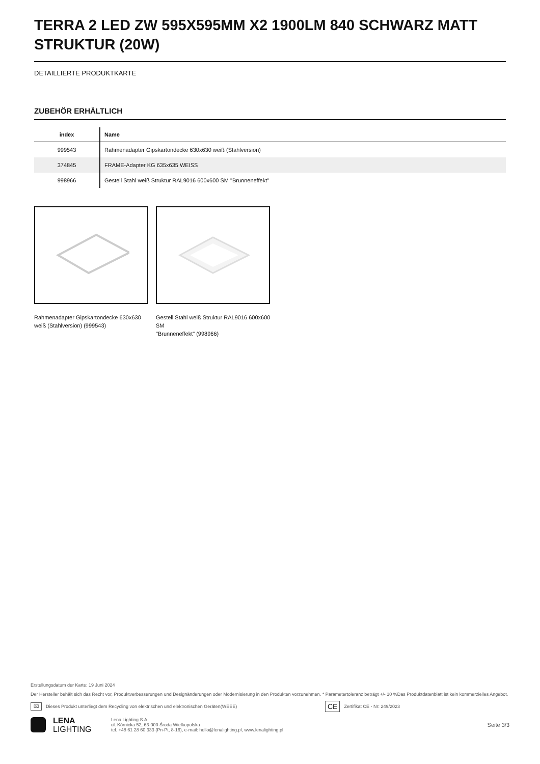TERRA 2 LED ZW 595X595MM X2 1900LM 840 SCHWARZ MATT STRUKTUR (20W)
DETAILLIERTE PRODUKTKARTE
ZUBEHÖR ERHÄLTLICH
| index | Name |
| --- | --- |
| 999543 | Rahmenadapter Gipskartondecke 630x630 weiß (Stahlversion) |
| 374845 | FRAME-Adapter KG 635x635 WEISS |
| 998966 | Gestell Stahl weiß Struktur RAL9016 600x600 SM "Brunneneffekt" |
Rahmenadapter Gipskartondecke 630x630 weiß (Stahlversion) (999543)
Gestell Stahl weiß Struktur RAL9016 600x600 SM
"Brunneneffekt" (998966)
Erstellungsdatum der Karte: 19 Juni 2024
Der Hersteller behält sich das Recht vor, Produktverbesserungen und Designänderungen oder Modernisierung in den Produkten vorzunehmen. * Parametertoleranz beträgt +/- 10 %Das Produktdatenblatt ist kein kommerzielles Angebot.
⌧ Dieses Produkt unterliegt dem Recycling von elektrischen und elektronischen Geräten(WEEE) CE Zertifikat CE - Nr: 249/2023
LENA
LIGHTING
Lena Lighting S.A.
ul. Kórnicka 52, 63-000 Środa Wielkopolska
tel. +48 61 28 60 333 (Pn-Pt, 8-16), e-mail: hello@lenalighting.pl, www.lenalighting.pl
Seite 3/3